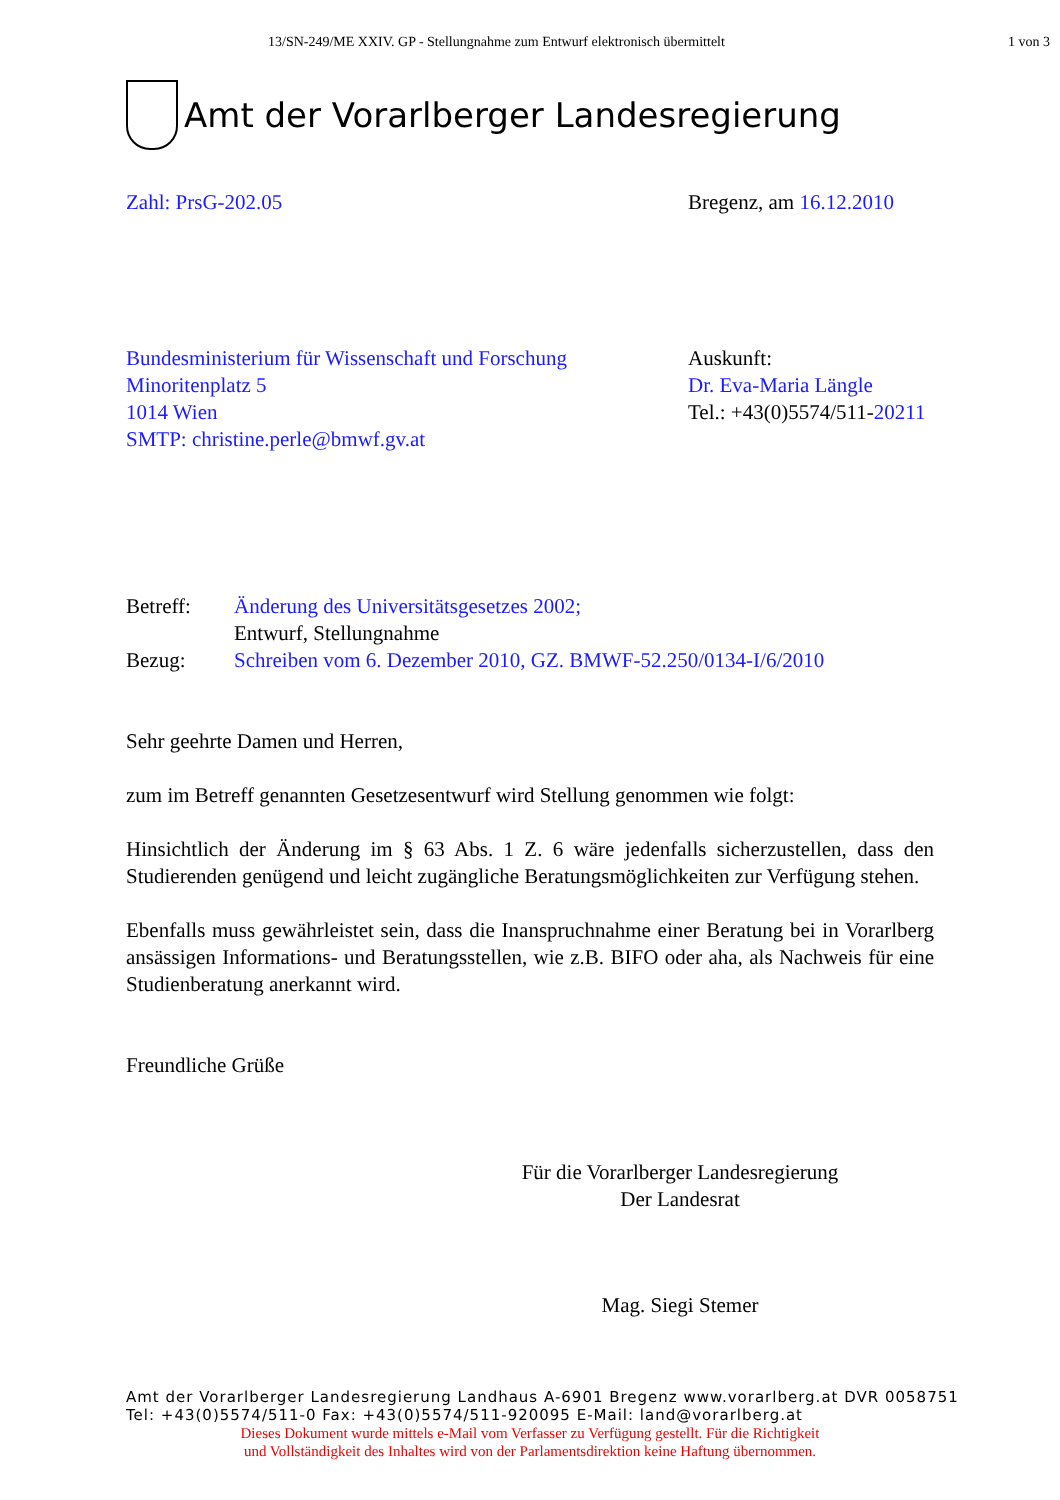13/SN-249/ME XXIV. GP - Stellungnahme zum Entwurf elektronisch übermittelt 1 von 3
Amt der Vorarlberger Landesregierung
Zahl: PrsG-202.05 Bregenz, am 16.12.2010
Bundesministerium für Wissenschaft und Forschung
Minoritenplatz 5
1014 Wien
SMTP: christine.perle@bmwf.gv.at
Auskunft:
Dr. Eva-Maria Längle
Tel.: +43(0)5574/511-20211
Betreff:
Bezug:
Änderung des Universitätsgesetzes 2002;
Entwurf, Stellungnahme
Schreiben vom 6. Dezember 2010, GZ. BMWF-52.250/0134-I/6/2010
Sehr geehrte Damen und Herren,
zum im Betreff genannten Gesetzesentwurf wird Stellung genommen wie folgt:
Hinsichtlich der Änderung im § 63 Abs. 1 Z. 6 wäre jedenfalls sicherzustellen, dass den Studierenden genügend und leicht zugängliche Beratungsmöglichkeiten zur Verfügung stehen.
Ebenfalls muss gewährleistet sein, dass die Inanspruchnahme einer Beratung bei in Vorarlberg ansässigen Informations- und Beratungsstellen, wie z.B. BIFO oder aha, als Nachweis für eine Studienberatung anerkannt wird.
Freundliche Grüße
Für die Vorarlberger Landesregierung
Der Landesrat
Mag. Siegi Stemer
Amt der Vorarlberger Landesregierung Landhaus A-6901 Bregenz www.vorarlberg.at DVR 0058751
Tel: +43(0)5574/511-0 Fax: +43(0)5574/511-920095 E-Mail: land@vorarlberg.at
Dieses Dokument wurde mittels e-Mail vom Verfasser zu Verfügung gestellt. Für die Richtigkeit
und Vollständigkeit des Inhaltes wird von der Parlamentsdirektion keine Haftung übernommen.